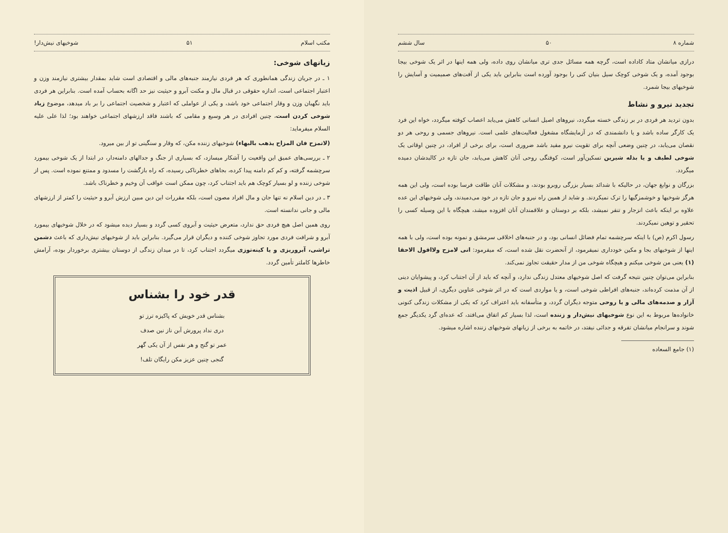شماره ۸ ۵۰ سال ششم
درازی میانشان متاد کاداده است، گرچه همه مسائل جدی تری میانشان روی داده، ولی همه اینها در اثر یک شوخی بیجا بوجود آمده، و یک شوخی کوچک سیل بنیان کنی را بوجود آورده است بنابراین باید یکی از آفت‌های صمیمیت و آسایش را شوخیهای بیجا شمرد.
تجدید نیرو و نشاط
بدون تردید هر فردی در بر زندگی خسته میگردد، نیروهای اصیل انسانی کاهش می‌یابد اعصاب کوفته میگردد، خواه این فرد یک کارگر ساده باشد و یا دانشمندی که در آزمایشگاه مشغول فعالیت‌های علمی است. نیروهای جسمی و روحی هر دو نقصان می‌یابد، در چنین وضعی آنچه برای تقویت نیرو مفید باشد ضروری است، برای برخی از افراد، در چنین اوقاتی یک شوخی لطیف و یا بذله شیرین تسکین‌آور است، کوفتگی روحی آنان کاهش می‌یابد، جان تازه در کالبدشان دمیده میگردد.
بزرگان و نوابغ جهان، در حالیکه با شدائد بسیار بزرگی روبرو بودند، و مشکلات آنان طاقت فرسا بوده است، ولی این همه هرگز شوخیها و خوشمزگیها را ترک نمیکردند. و شاید از همین راه نیرو و جان تازه در خود می‌دمیدند، ولی شوخیهای این عده علاوه بر اینکه باعث انزجار و تنفر نمیشد، بلکه بر دوستان و علاقمندان آنان افزوده میشد، هیچگاه با این وسیله کسی را تحقیر و توهین نمیکردند.
رسول اکرم (ص) با اینکه سرچشمه تمام فضائل انسانی بود، و در جنبه‌های اخلاقی سرمشق و نمونه بوده است، ولی با همه اینها از شوخیهای بجا و مکین خودداری نمیفرمود، از آنحضرت نقل شده است، که میفرمود: انی لامزح ولااقول الاحقا (۱) یعنی من شوخی میکنم و هیچگاه شوخی من از مدار حقیقت تجاوز نمی‌کند.
بنابراین می‌توان چنین نتیجه گرفت که اصل شوخیهای معتدل زندگی ندارد، و آنچه که باید از آن اجتناب کرد، و پیشوایان دینی از آن مذمت کرده‌اند، جنبه‌های افراطی شوخی است، و یا مواردی است که در اثر شوخی عناوین دیگری، از قبیل اذیت و آزار و صدمه‌های مالی و یا روحی متوجه دیگران گردد، و متأسفانه باید اعتراف کرد که یکی از مشکلات زندگی کنونی خانواده‌ها مربوط به این نوع شوخیهای نیش‌دار و زننده است، لذا بسیار کم اتفاق می‌افتد، که عده‌ای گرد یکدیگر جمع شوند و سرانجام میانشان تفرقه و جدائی نیفتد، در خاتمه به برخی از زیانهای شوخیهای زننده اشاره میشود.
(۱) جامع السعاده
مکتب اسلام ۵۱ شوخیهای نیش‌دار!
زیانهای شوخی:
۱ ـ در جریان زندگی همانطوری که هر فردی نیازمند جنبه‌های مالی و اقتصادی است شاید بمقدار بیشتری نیازمند وزن و اعتبار اجتماعی است، اندازه حقوقی در قبال مال و مکنت آبرو و حیثیت نیز حد اگانه بحساب آمده است. بنابراین هر فردی باید نگهبان وزن و وقار اجتماعی خود باشد، و یکی از عواملی که اعتبار و شخصیت اجتماعی را بر باد میدهد، موضوع زیاد شوخی کردن است، چنین افرادی در هر وسیع و مقامی که باشند فاقد ارزشهای اجتماعی خواهند بود؛ لذا علی علیه السلام میفرماید:
(لاتمزح فان المزاح یذهب بالبهاء) شوخیهای زننده مکن، که وقار و سنگینی تو از بین میرود.
۲ ـ بررسی‌های عمیق این واقعیت را آشکار میسازد، که بسیاری از جنگ و جدالهای دامنه‌دار، در ابتدا از یک شوخی بیمورد سرچشمه گرفته، و کم کم دامنه پیدا کرده، بجاهای خطرناکی رسیده، که راه بازگشت را مسدود و ممتنع نموده است. پس از شوخی زننده و لو بسیار کوچک هم باید اجتناب کرد، چون ممکن است عواقب آن وخیم و خطرناک باشد.
۳ ـ در دین اسلام نه تنها جان و مال افراد مصون است، بلکه مقررات این دین مبین ارزش آبرو و حیثیت را کمتر از ارزشهای مالی و جانی ندانسته است.
روی همین اصل هیچ فردی حق ندارد، متعرض حیثیت و آبروی کسی گردد و بسیار دیده میشود که در خلال شوخیهای بیمورد آبرو و شرافت فردی مورد تجاوز شوخی کننده و دیگران قرار می‌گیرد. بنابراین باید از شوخیهای نیش‌داری که باعث دشمن تراشی، آبروریزی و یا کینه‌توزی میگردد اجتناب کرد، تا در میدان زندگی از دوستان بیشتری برخوردار بوده، آرامش خاطرها کاملتر تأمین گردد.
قدر خود را بشناس
بشناس قدر خویش که پاکیزه ترز تو
دری نداد پرورش آبن ناز نین صدف
عمر تو گنج و هر نفس از آن یکی گهر
گنجی چنین عزیز مکن رایگان تلف!